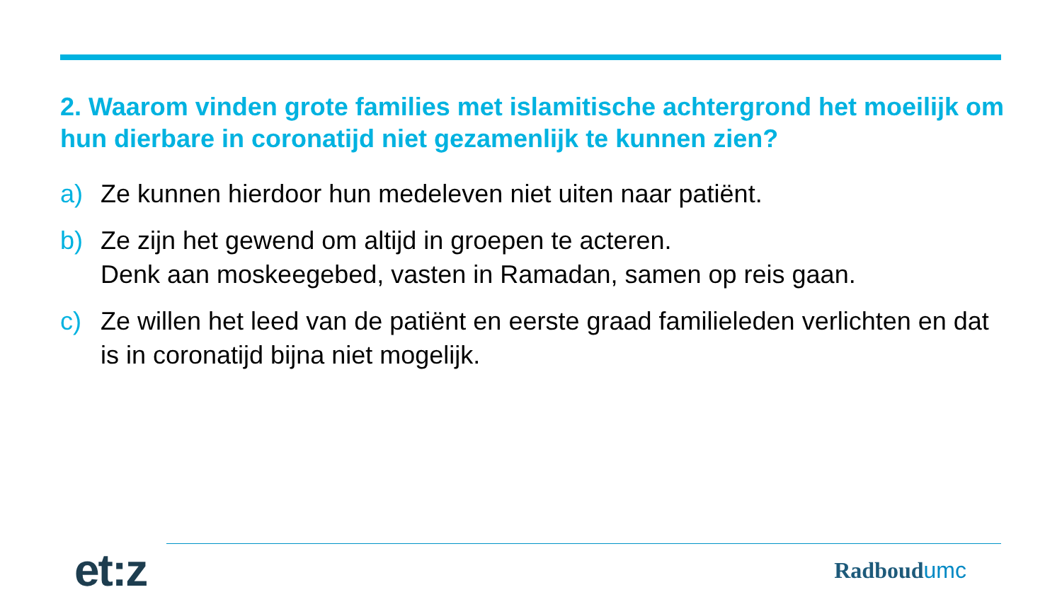2. Waarom vinden grote families met islamitische achtergrond het moeilijk om hun dierbare in coronatijd niet gezamenlijk te kunnen zien?
a) Ze kunnen hierdoor hun medeleven niet uiten naar patiënt.
b) Ze zijn het gewend om altijd in groepen te acteren.
Denk aan moskeegebed, vasten in Ramadan, samen op reis gaan.
c) Ze willen het leed van de patiënt en eerste graad familieleden verlichten en dat is in coronatijd bijna niet mogelijk.
et:z
Radboudumc